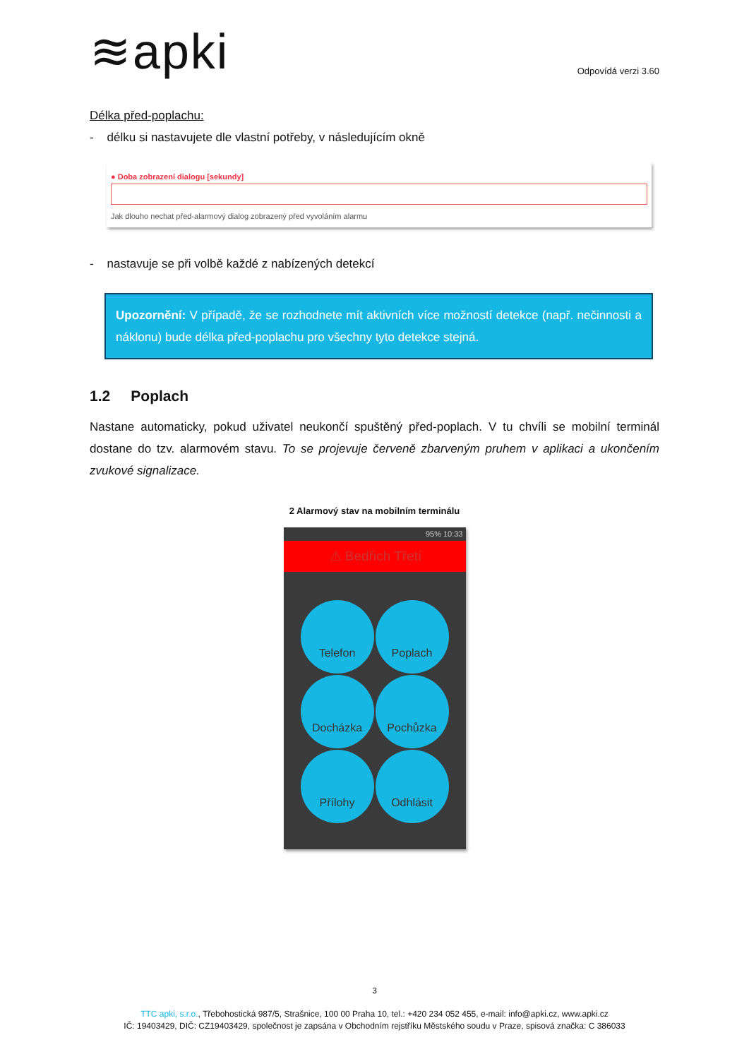≋apki
Odpovídá verzi 3.60
Délka před-poplachu:
- délku si nastavujete dle vlastní potřeby, v následujícím okně
● Doba zobrazení dialogu [sekundy]
Jak dlouho nechat před-alarmový dialog zobrazený před vyvoláním alarmu
- nastavuje se při volbě každé z nabízených detekcí
Upozornění: V případě, že se rozhodnete mít aktivních více možností detekce (např. nečinnosti a náklonu) bude délka před-poplachu pro všechny tyto detekce stejná.
1.2 Poplach
Nastane automaticky, pokud uživatel neukončí spuštěný před-poplach. V tu chvíli se mobilní terminál dostane do tzv. alarmovém stavu. To se projevuje červeně zbarveným pruhem v aplikaci a ukončením zvukové signalizace.
2 Alarmový stav na mobilním terminálu
95% 10:33
⚠ Bedřich Třetí
Telefon
Poplach
Docházka
Pochůzka
Přílohy
Odhlásit
3
TTC apki, s.r.o., Třebohostická 987/5, Strašnice, 100 00 Praha 10, tel.: +420 234 052 455, e-mail: info@apki.cz, www.apki.cz
IČ: 19403429, DIČ: CZ19403429, společnost je zapsána v Obchodním rejstříku Městského soudu v Praze, spisová značka: C 386033